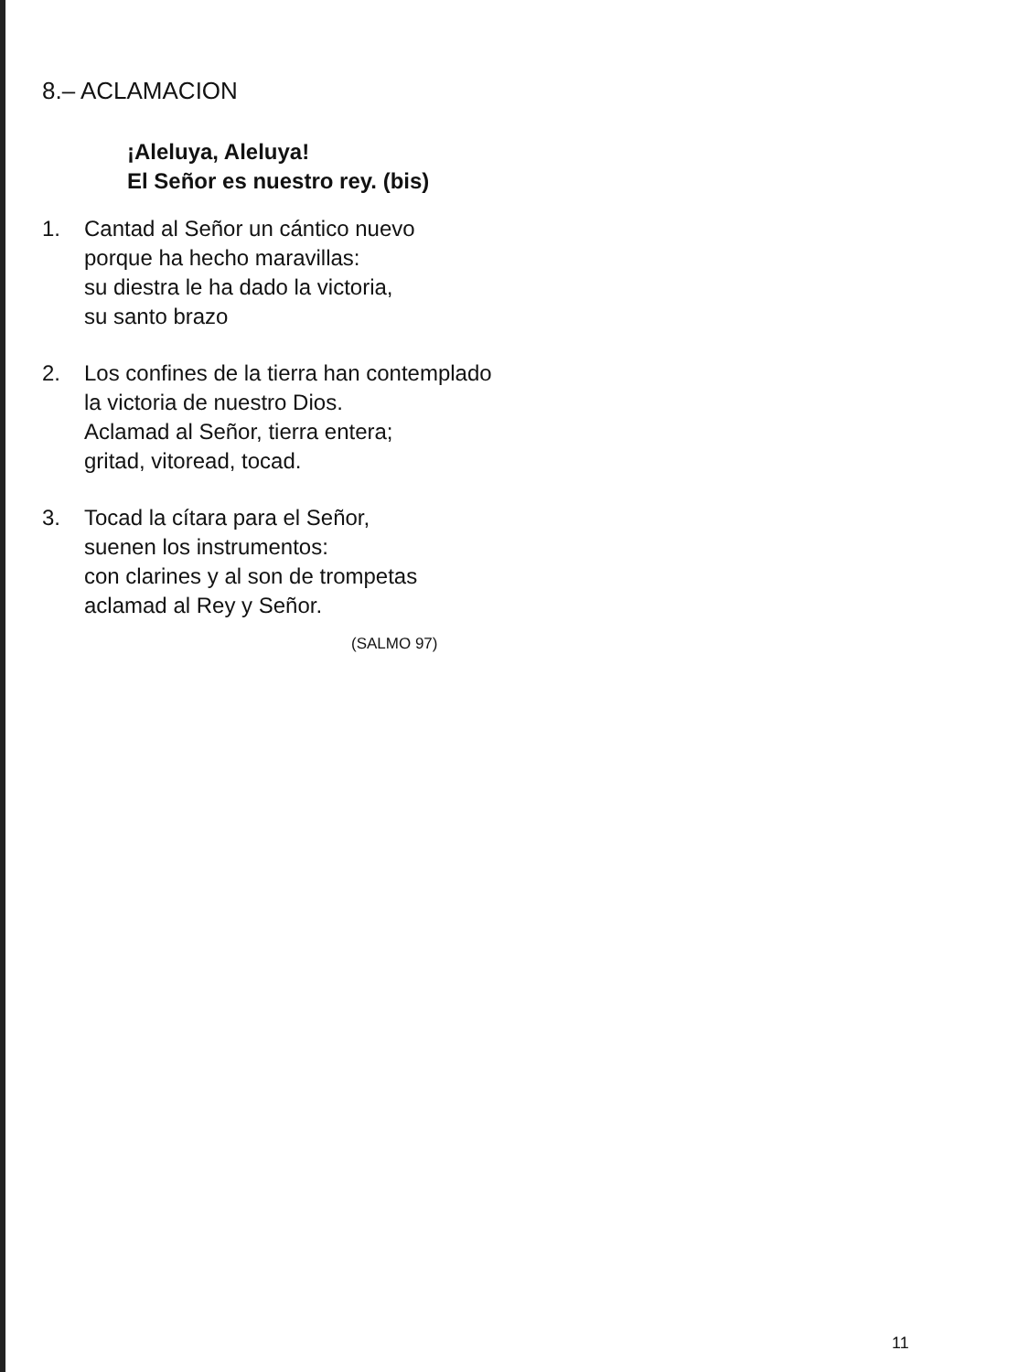8.– ACLAMACION
¡Aleluya, Aleluya!
El Señor es nuestro rey. (bis)
1. Cantad al Señor un cántico nuevo
porque ha hecho maravillas:
su diestra le ha dado la victoria,
su santo brazo
2. Los confines de la tierra han contemplado
la victoria de nuestro Dios.
Aclamad al Señor, tierra entera;
gritad, vitoread, tocad.
3. Tocad la cítara para el Señor,
suenen los instrumentos:
con clarines y al son de trompetas
aclamad al Rey y Señor.
(SALMO 97)
11